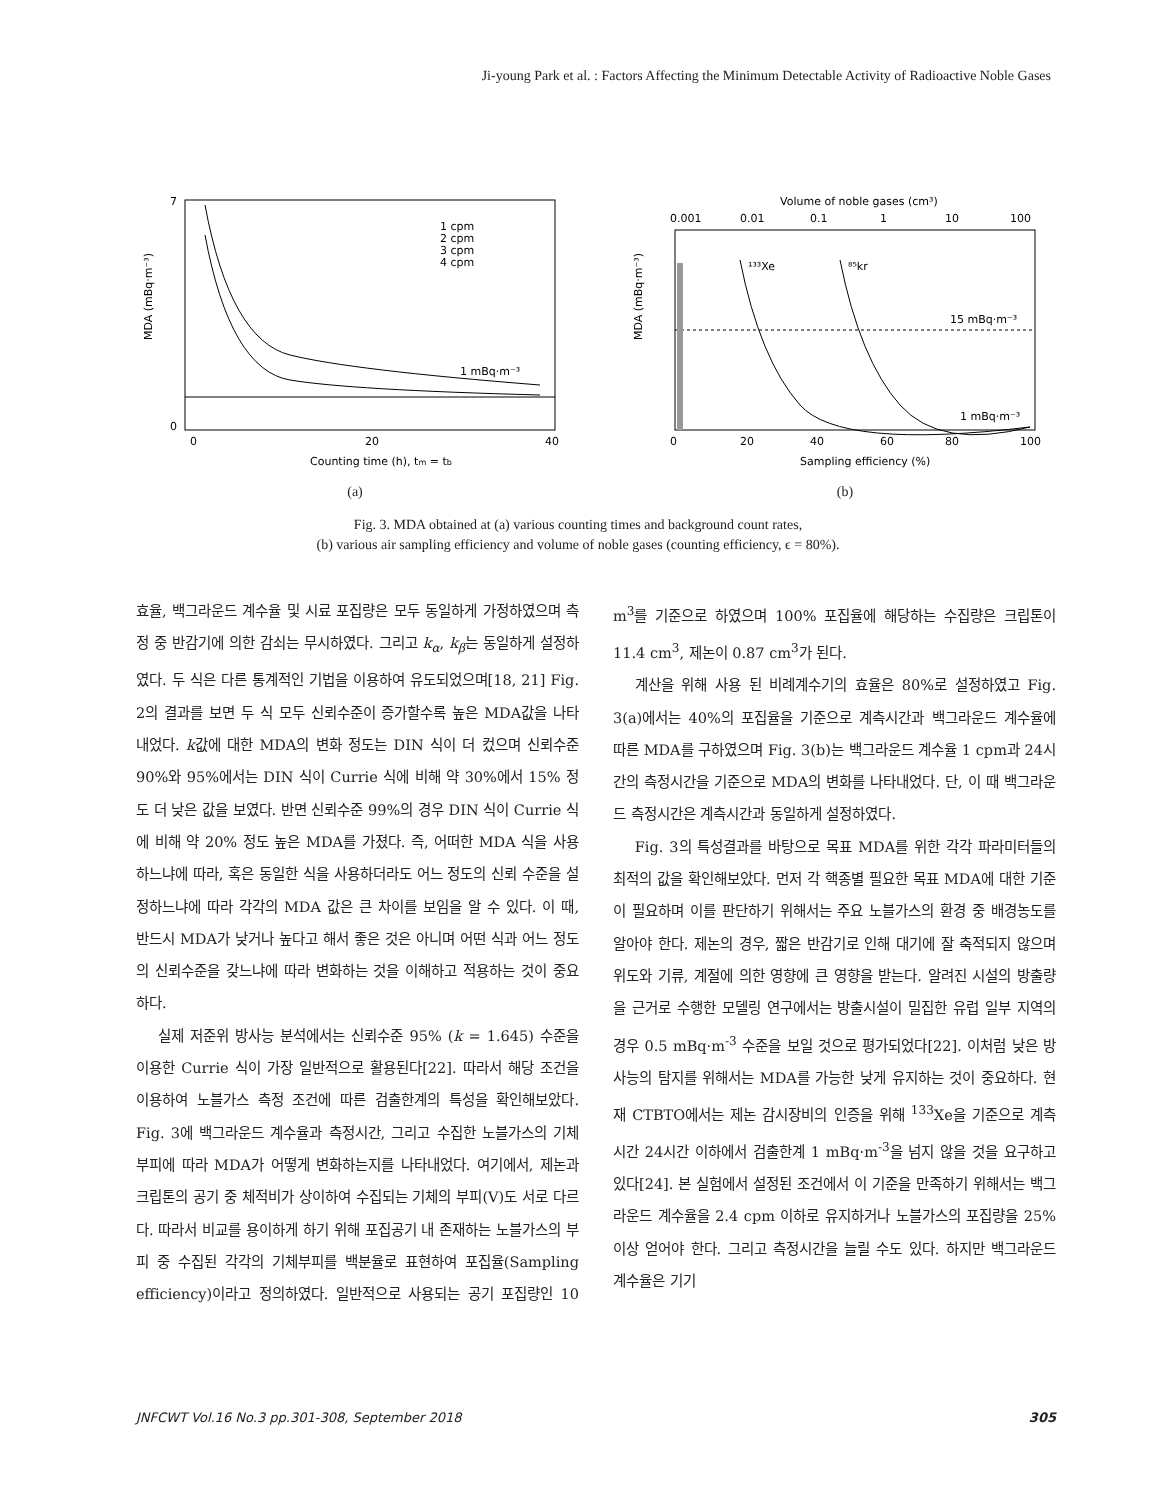Ji-young Park et al. : Factors Affecting the Minimum Detectable Activity of Radioactive Noble Gases
7
0
0
20
40
1 cpm
2 cpm
3 cpm
4 cpm
1 mBq·m⁻³
Counting time (h), tm = tb
MDA (mBq·m⁻³)
(a)
Volume of noble gases (cm³)
0.001
0.01
0.1
1
10
100
¹³³Xe
⁸⁵kr
15 mBq·m⁻³
1 mBq·m⁻³
0
20
40
60
80
100
Sampling efficiency (%)
MDA (mBq·m⁻³)
(b)
Fig. 3. MDA obtained at (a) various counting times and background count rates,
(b) various air sampling efficiency and volume of noble gases (counting efficiency, ϵ = 80%).
효율, 백그라운드 계수율 및 시료 포집량은 모두 동일하게 가정하였으며 측정 중 반감기에 의한 감쇠는 무시하였다. 그리고 k<sub>α</sub>, k<sub>β</sub>는 동일하게 설정하였다. 두 식은 다른 통계적인 기법을 이용하여 유도되었으며[18, 21] Fig. 2의 결과를 보면 두 식 모두 신뢰수준이 증가할수록 높은 MDA값을 나타내었다. k값에 대한 MDA의 변화 정도는 DIN 식이 더 컸으며 신뢰수준 90%와 95%에서는 DIN 식이 Currie 식에 비해 약 30%에서 15% 정도 더 낮은 값을 보였다. 반면 신뢰수준 99%의 경우 DIN 식이 Currie 식에 비해 약 20% 정도 높은 MDA를 가졌다. 즉, 어떠한 MDA 식을 사용하느냐에 따라, 혹은 동일한 식을 사용하더라도 어느 정도의 신뢰 수준을 설정하느냐에 따라 각각의 MDA 값은 큰 차이를 보임을 알 수 있다. 이 때, 반드시 MDA가 낮거나 높다고 해서 좋은 것은 아니며 어떤 식과 어느 정도의 신뢰수준을 갖느냐에 따라 변화하는 것을 이해하고 적용하는 것이 중요하다.
실제 저준위 방사능 분석에서는 신뢰수준 95% (k = 1.645) 수준을 이용한 Currie 식이 가장 일반적으로 활용된다[22]. 따라서 해당 조건을 이용하여 노블가스 측정 조건에 따른 검출한계의 특성을 확인해보았다. Fig. 3에 백그라운드 계수율과 측정시간, 그리고 수집한 노블가스의 기체 부피에 따라 MDA가 어떻게 변화하는지를 나타내었다. 여기에서, 제논과 크립톤의 공기 중 체적비가 상이하여 수집되는 기체의 부피(V)도 서로 다르다. 따라서 비교를 용이하게 하기 위해 포집공기 내 존재하는 노블가스의 부피 중 수집된 각각의 기체부피를 백분율로 표현하여 포집율(Sampling efficiency)이라고 정의하였다. 일반적으로 사용되는 공기 포집량인 10 m<sup>3</sup>를 기준으로 하였으며 100% 포집율에 해당하는 수집량은 크립톤이 11.4 cm<sup>3</sup>, 제논이 0.87 cm<sup>3</sup>가 된다.
계산을 위해 사용 된 비례계수기의 효율은 80%로 설정하였고 Fig. 3(a)에서는 40%의 포집율을 기준으로 계측시간과 백그라운드 계수율에 따른 MDA를 구하였으며 Fig. 3(b)는 백그라운드 계수율 1 cpm과 24시간의 측정시간을 기준으로 MDA의 변화를 나타내었다. 단, 이 때 백그라운드 측정시간은 계측시간과 동일하게 설정하였다.
Fig. 3의 특성결과를 바탕으로 목표 MDA를 위한 각각 파라미터들의 최적의 값을 확인해보았다. 먼저 각 핵종별 필요한 목표 MDA에 대한 기준이 필요하며 이를 판단하기 위해서는 주요 노블가스의 환경 중 배경농도를 알아야 한다. 제논의 경우, 짧은 반감기로 인해 대기에 잘 축적되지 않으며 위도와 기류, 계절에 의한 영향에 큰 영향을 받는다. 알려진 시설의 방출량을 근거로 수행한 모델링 연구에서는 방출시설이 밀집한 유럽 일부 지역의 경우 0.5 mBq·m<sup>-3</sup> 수준을 보일 것으로 평가되었다[22]. 이처럼 낮은 방사능의 탐지를 위해서는 MDA를 가능한 낮게 유지하는 것이 중요하다. 현재 CTBTO에서는 제논 감시장비의 인증을 위해 <sup>133</sup>Xe을 기준으로 계측시간 24시간 이하에서 검출한계 1 mBq·m<sup>-3</sup>을 넘지 않을 것을 요구하고 있다[24]. 본 실험에서 설정된 조건에서 이 기준을 만족하기 위해서는 백그라운드 계수율을 2.4 cpm 이하로 유지하거나 노블가스의 포집량을 25% 이상 얻어야 한다. 그리고 측정시간을 늘릴 수도 있다. 하지만 백그라운드 계수율은 기기
JNFCWT Vol.16 No.3 pp.301-308, September 2018 305